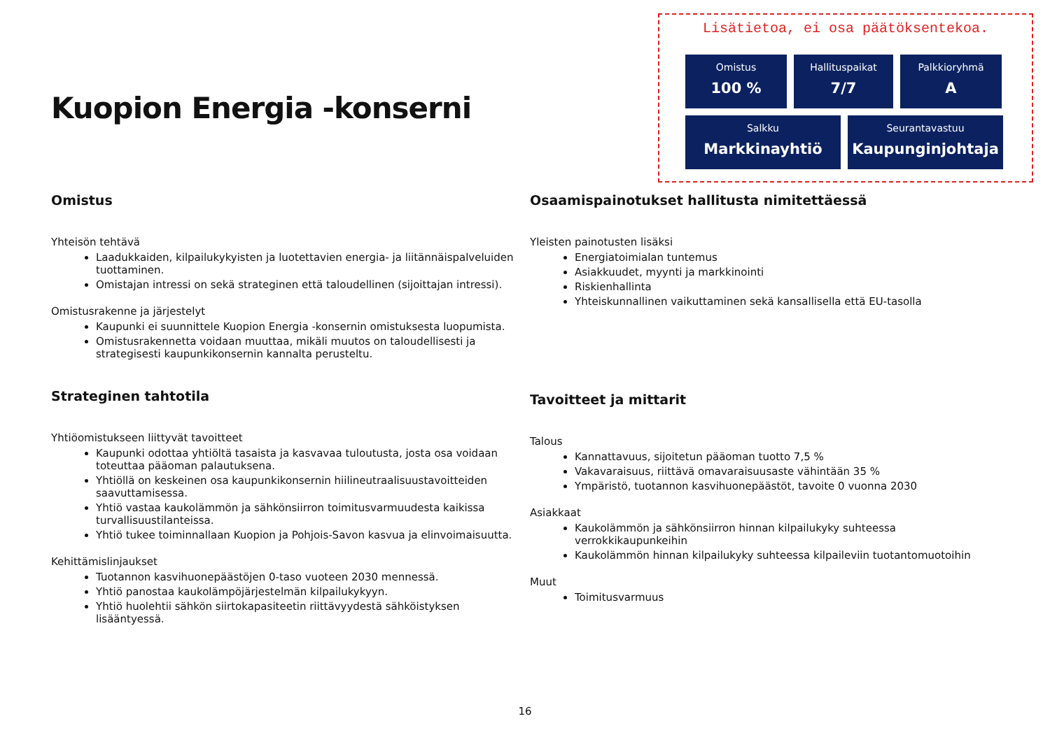Kuopion Energia -konserni
Lisätietoa, ei osa päätöksentekoa.
Omistus
100 %
Hallituspaikat
7/7
Palkkioryhmä
A
Salkku
Markkinayhtiö
Seurantavastuu
Kaupunginjohtaja
Omistus
Yhteisön tehtävä
Laadukkaiden, kilpailukykyisten ja luotettavien energia- ja liitännäispalveluiden tuottaminen.
Omistajan intressi on sekä strateginen että taloudellinen (sijoittajan intressi).
Omistusrakenne ja järjestelyt
Kaupunki ei suunnittele Kuopion Energia -konsernin omistuksesta luopumista.
Omistusrakennetta voidaan muuttaa, mikäli muutos on taloudellisesti ja strategisesti kaupunkikonsernin kannalta perusteltu.
Strateginen tahtotila
Yhtiöomistukseen liittyvät tavoitteet
Kaupunki odottaa yhtiöltä tasaista ja kasvavaa tuloutusta, josta osa voidaan toteuttaa pääoman palautuksena.
Yhtiöllä on keskeinen osa kaupunkikonsernin hiilineutraalisuustavoitteiden saavuttamisessa.
Yhtiö vastaa kaukolämmön ja sähkönsiirron toimitusvarmuudesta kaikissa turvallisuustilanteissa.
Yhtiö tukee toiminnallaan Kuopion ja Pohjois-Savon kasvua ja elinvoimaisuutta.
Kehittämislinjaukset
Tuotannon kasvihuonepäästöjen 0-taso vuoteen 2030 mennessä.
Yhtiö panostaa kaukolämpöjärjestelmän kilpailukykyyn.
Yhtiö huolehtii sähkön siirtokapasiteetin riittävyydestä sähköistyksen lisääntyessä.
Osaamispainotukset hallitusta nimitettäessä
Yleisten painotusten lisäksi
Energiatoimialan tuntemus
Asiakkuudet, myynti ja markkinointi
Riskienhallinta
Yhteiskunnallinen vaikuttaminen sekä kansallisella että EU-tasolla
Tavoitteet ja mittarit
Talous
Kannattavuus, sijoitetun pääoman tuotto 7,5 %
Vakavaraisuus, riittävä omavaraisuusaste vähintään 35 %
Ympäristö, tuotannon kasvihuonepäästöt, tavoite 0 vuonna 2030
Asiakkaat
Kaukolämmön ja sähkönsiirron hinnan kilpailukyky suhteessa verrokkikaupunkeihin
Kaukolämmön hinnan kilpailukyky suhteessa kilpaileviin tuotantomuotoihin
Muut
Toimitusvarmuus
16